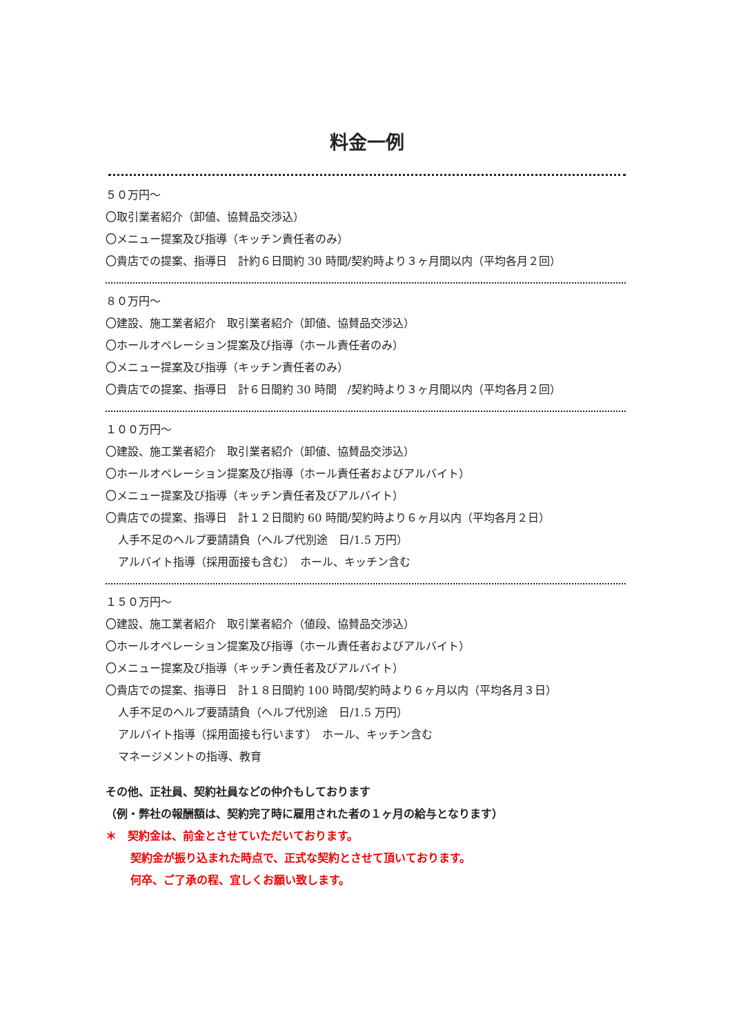料金一例
５０万円～
〇取引業者紹介（卸値、協賛品交渉込）
〇メニュー提案及び指導（キッチン責任者のみ）
〇貴店での提案、指導日　計約６日間約 30 時間/契約時より３ヶ月間以内（平均各月２回）
８０万円～
〇建設、施工業者紹介　取引業者紹介（卸値、協賛品交渉込）
〇ホールオペレーション提案及び指導（ホール責任者のみ）
〇メニュー提案及び指導（キッチン責任者のみ）
〇貴店での提案、指導日　計６日間約 30 時間　/契約時より３ヶ月間以内（平均各月２回）
１００万円～
〇建設、施工業者紹介　取引業者紹介（卸値、協賛品交渉込）
〇ホールオペレーション提案及び指導（ホール責任者およびアルバイト）
〇メニュー提案及び指導（キッチン責任者及びアルバイト）
〇貴店での提案、指導日　計１２日間約 60 時間/契約時より６ヶ月以内（平均各月２日）
人手不足のヘルプ要請請負（ヘルプ代別途　日/1.5 万円）
アルバイト指導（採用面接も含む）　ホール、キッチン含む
１５０万円～
〇建設、施工業者紹介　取引業者紹介（値段、協賛品交渉込）
〇ホールオペレーション提案及び指導（ホール責任者およびアルバイト）
〇メニュー提案及び指導（キッチン責任者及びアルバイト）
〇貴店での提案、指導日　計１８日間約 100 時間/契約時より６ヶ月以内（平均各月３日）
人手不足のヘルプ要請請負（ヘルプ代別途　日/1.5 万円）
アルバイト指導（採用面接も行います）　ホール、キッチン含む
マネージメントの指導、教育
その他、正社員、契約社員などの仲介もしております
（例・弊社の報酬額は、契約完了時に雇用された者の１ヶ月の給与となります）
＊　契約金は、前金とさせていただいております。
契約金が振り込まれた時点で、正式な契約とさせて頂いております。
何卒、ご了承の程、宜しくお願い致します。